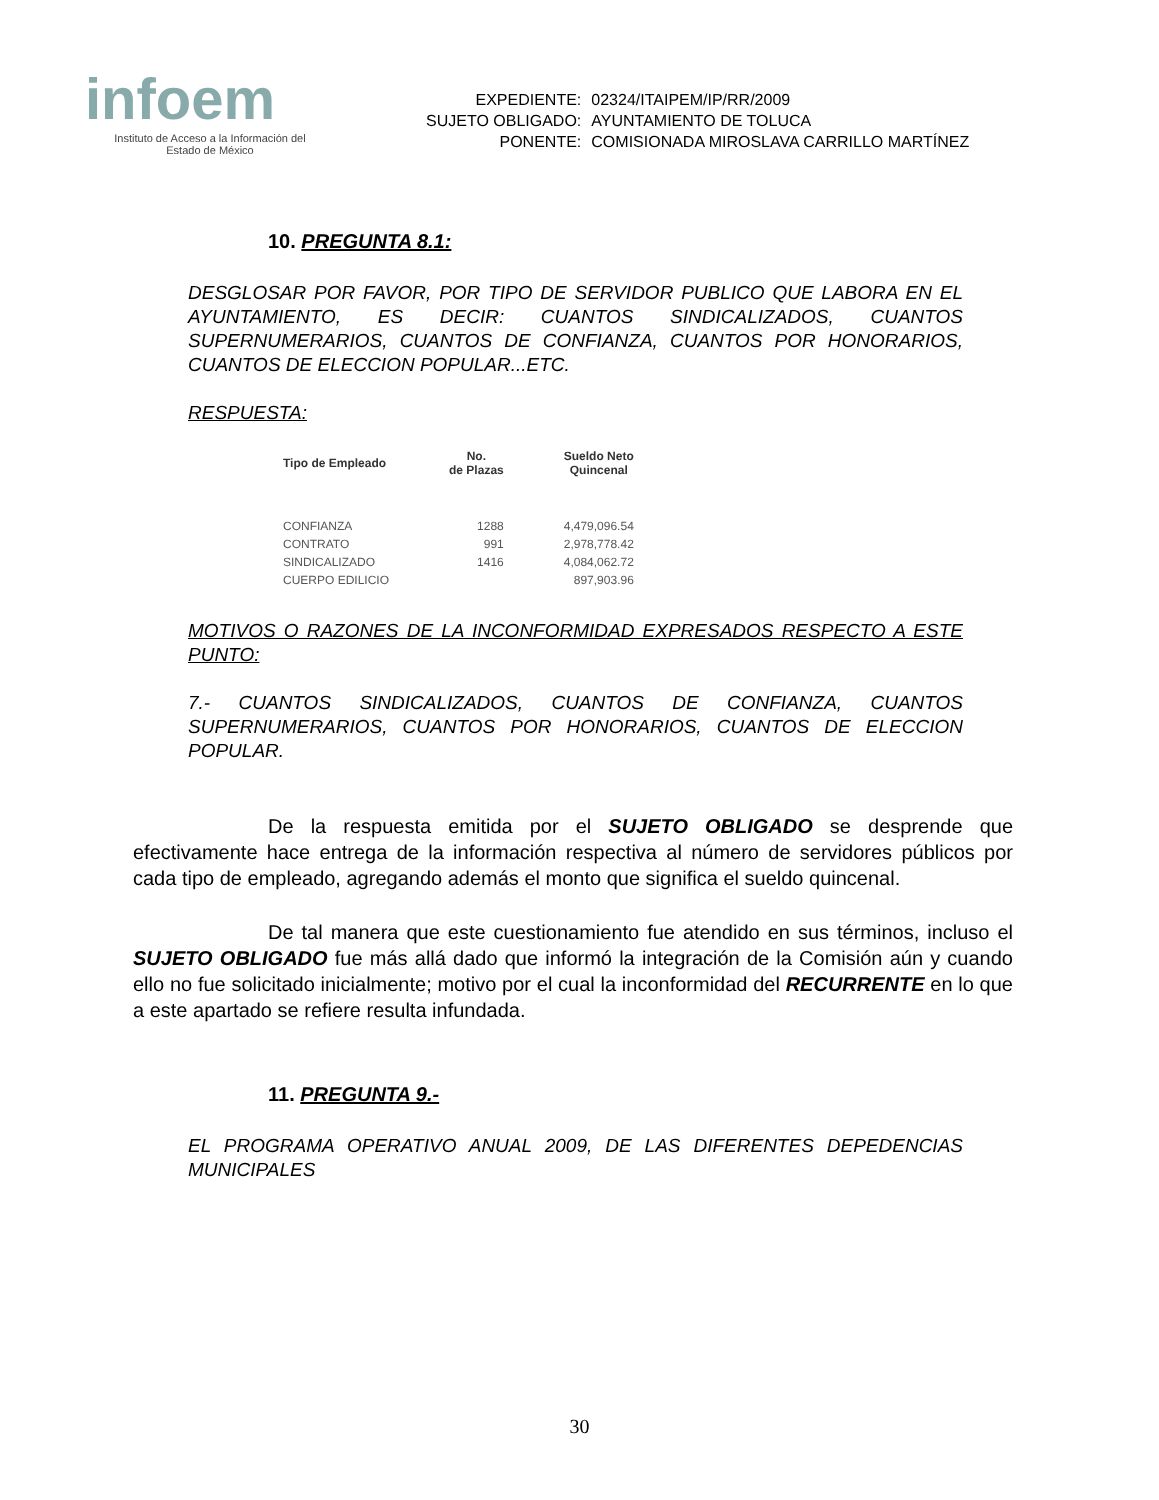infoem
Instituto de Acceso a la Información del
Estado de México
| EXPEDIENTE: | 02324/ITAIPEM/IP/RR/2009 |
| SUJETO OBLIGADO: | AYUNTAMIENTO DE TOLUCA |
| PONENTE: | COMISIONADA MIROSLAVA CARRILLO MARTÍNEZ |
10. PREGUNTA 8.1:
DESGLOSAR POR FAVOR, POR TIPO DE SERVIDOR PUBLICO QUE LABORA EN EL AYUNTAMIENTO, ES DECIR: CUANTOS SINDICALIZADOS, CUANTOS SUPERNUMERARIOS, CUANTOS DE CONFIANZA, CUANTOS POR HONORARIOS, CUANTOS DE ELECCION POPULAR...ETC.
RESPUESTA:
| Tipo de Empleado | No. de Plazas | Sueldo Neto Quincenal |
| --- | --- | --- |
| CONFIANZA | 1288 | 4,479,096.54 |
| CONTRATO | 991 | 2,978,778.42 |
| SINDICALIZADO | 1416 | 4,084,062.72 |
| CUERPO EDILICIO | | 897,903.96 |
MOTIVOS O RAZONES DE LA INCONFORMIDAD EXPRESADOS RESPECTO A ESTE PUNTO:
7.- CUANTOS SINDICALIZADOS, CUANTOS DE CONFIANZA, CUANTOS SUPERNUMERARIOS, CUANTOS POR HONORARIOS, CUANTOS DE ELECCION POPULAR.
De la respuesta emitida por el SUJETO OBLIGADO se desprende que efectivamente hace entrega de la información respectiva al número de servidores públicos por cada tipo de empleado, agregando además el monto que significa el sueldo quincenal.
De tal manera que este cuestionamiento fue atendido en sus términos, incluso el SUJETO OBLIGADO fue más allá dado que informó la integración de la Comisión aún y cuando ello no fue solicitado inicialmente; motivo por el cual la inconformidad del RECURRENTE en lo que a este apartado se refiere resulta infundada.
11. PREGUNTA 9.-
EL PROGRAMA OPERATIVO ANUAL 2009, DE LAS DIFERENTES DEPEDENCIAS MUNICIPALES
30